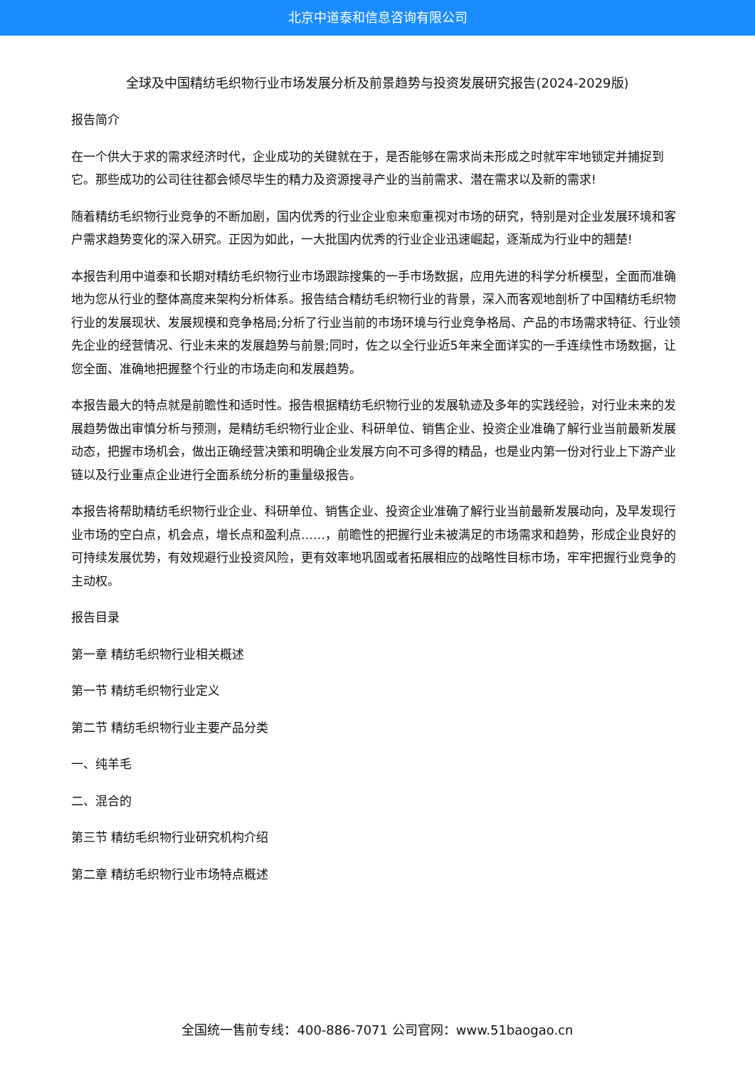北京中道泰和信息咨询有限公司
全球及中国精纺毛织物行业市场发展分析及前景趋势与投资发展研究报告(2024-2029版)
报告简介
在一个供大于求的需求经济时代，企业成功的关键就在于，是否能够在需求尚未形成之时就牢牢地锁定并捕捉到它。那些成功的公司往往都会倾尽毕生的精力及资源搜寻产业的当前需求、潜在需求以及新的需求!
随着精纺毛织物行业竞争的不断加剧，国内优秀的行业企业愈来愈重视对市场的研究，特别是对企业发展环境和客户需求趋势变化的深入研究。正因为如此，一大批国内优秀的行业企业迅速崛起，逐渐成为行业中的翘楚!
本报告利用中道泰和长期对精纺毛织物行业市场跟踪搜集的一手市场数据，应用先进的科学分析模型，全面而准确地为您从行业的整体高度来架构分析体系。报告结合精纺毛织物行业的背景，深入而客观地剖析了中国精纺毛织物行业的发展现状、发展规模和竞争格局;分析了行业当前的市场环境与行业竞争格局、产品的市场需求特征、行业领先企业的经营情况、行业未来的发展趋势与前景;同时，佐之以全行业近5年来全面详实的一手连续性市场数据，让您全面、准确地把握整个行业的市场走向和发展趋势。
本报告最大的特点就是前瞻性和适时性。报告根据精纺毛织物行业的发展轨迹及多年的实践经验，对行业未来的发展趋势做出审慎分析与预测，是精纺毛织物行业企业、科研单位、销售企业、投资企业准确了解行业当前最新发展动态，把握市场机会，做出正确经营决策和明确企业发展方向不可多得的精品，也是业内第一份对行业上下游产业链以及行业重点企业进行全面系统分析的重量级报告。
本报告将帮助精纺毛织物行业企业、科研单位、销售企业、投资企业准确了解行业当前最新发展动向，及早发现行业市场的空白点，机会点，增长点和盈利点……，前瞻性的把握行业未被满足的市场需求和趋势，形成企业良好的可持续发展优势，有效规避行业投资风险，更有效率地巩固或者拓展相应的战略性目标市场，牢牢把握行业竞争的主动权。
报告目录
第一章 精纺毛织物行业相关概述
第一节 精纺毛织物行业定义
第二节 精纺毛织物行业主要产品分类
一、纯羊毛
二、混合的
第三节 精纺毛织物行业研究机构介绍
第二章 精纺毛织物行业市场特点概述
全国统一售前专线：400-886-7071 公司官网：www.51baogao.cn